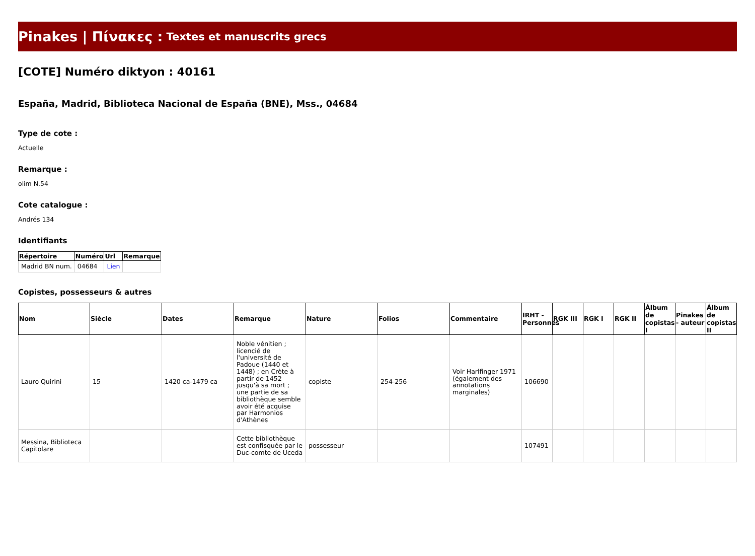Pinakes | Πίνακες : Textes et manuscrits grecs
[COTE] Numéro diktyon : 40161
España, Madrid, Biblioteca Nacional de España (BNE), Mss., 04684
Type de cote :
Actuelle
Remarque :
olim N.54
Cote catalogue :
Andrés 134
Identifiants
| Répertoire | Numéro | Url | Remarque |
| --- | --- | --- | --- |
| Madrid BN num. | 04684 | Lien | |
Copistes, possesseurs & autres
| Nom | Siècle | Dates | Remarque | Nature | Folios | Commentaire | IRHT - Personnes | RGK III | RGK I | RGK II | Álbum de copistas I | Pinakes - auteur | Álbum de copistas II |
| --- | --- | --- | --- | --- | --- | --- | --- | --- | --- | --- | --- | --- | --- |
| Lauro Quirini | 15 | 1420 ca-1479 ca | Noble vénitien ; licencié de l'université de Padoue (1440 et 1448) ; en Crète à partir de 1452 jusqu'à sa mort ; une partie de sa bibliothèque semble avoir été acquise par Harmonios d'Athènes | copiste | 254-256 | Voir Harlfinger 1971 (également des annotations marginales) | 106690 | | | | | | |
| Messina, Biblioteca Capitolare | | | Cette bibliothèque est confisquée par le Duc-comte de Uceda | possesseur | | | 107491 | | | | | | |